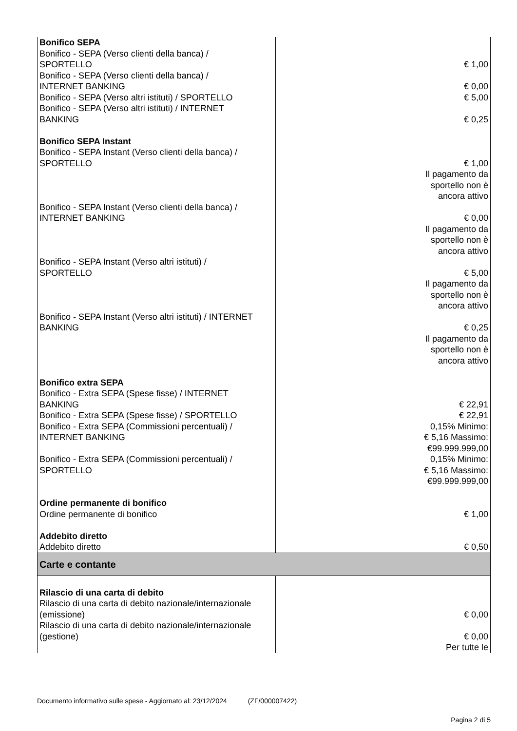| Bonifico SEPA Bonifico - SEPA (Verso clienti della banca) / SPORTELLO Bonifico - SEPA (Verso clienti della banca) / INTERNET BANKING Bonifico - SEPA (Verso altri istituti) / SPORTELLO Bonifico - SEPA (Verso altri istituti) / INTERNET BANKING Bonifico SEPA Instant Bonifico - SEPA Instant (Verso clienti della banca) / SPORTELLO Bonifico - SEPA Instant (Verso clienti della banca) / INTERNET BANKING Bonifico - SEPA Instant (Verso altri istituti) / SPORTELLO Bonifico - SEPA Instant (Verso altri istituti) / INTERNET BANKING Bonifico extra SEPA Bonifico - Extra SEPA (Spese fisse) / INTERNET BANKING Bonifico - Extra SEPA (Spese fisse) / SPORTELLO Bonifico - Extra SEPA (Commissioni percentuali) / INTERNET BANKING Bonifico - Extra SEPA (Commissioni percentuali) / SPORTELLO Ordine permanente di bonifico Ordine permanente di bonifico Addebito diretto Addebito diretto | € 1,00 € 0,00 € 5,00 € 0,25 € 1,00 Il pagamento da sportello non è ancora attivo € 0,00 Il pagamento da sportello non è ancora attivo € 5,00 Il pagamento da sportello non è ancora attivo € 0,25 Il pagamento da sportello non è ancora attivo € 22,91 € 22,91 0,15% Minimo: € 5,16 Massimo: €99.999.999,00 0,15% Minimo: € 5,16 Massimo: €99.999.999,00 € 1,00 € 0,50 |
| Carte e contante | |
| Rilascio di una carta di debito Rilascio di una carta di debito nazionale/internazionale (emissione) Rilascio di una carta di debito nazionale/internazionale (gestione) | € 0,00 € 0,00 Per tutte le |
Documento informativo sulle spese - Aggiornato al: 23/12/2024 (ZF/000007422)
Pagina 2 di 5